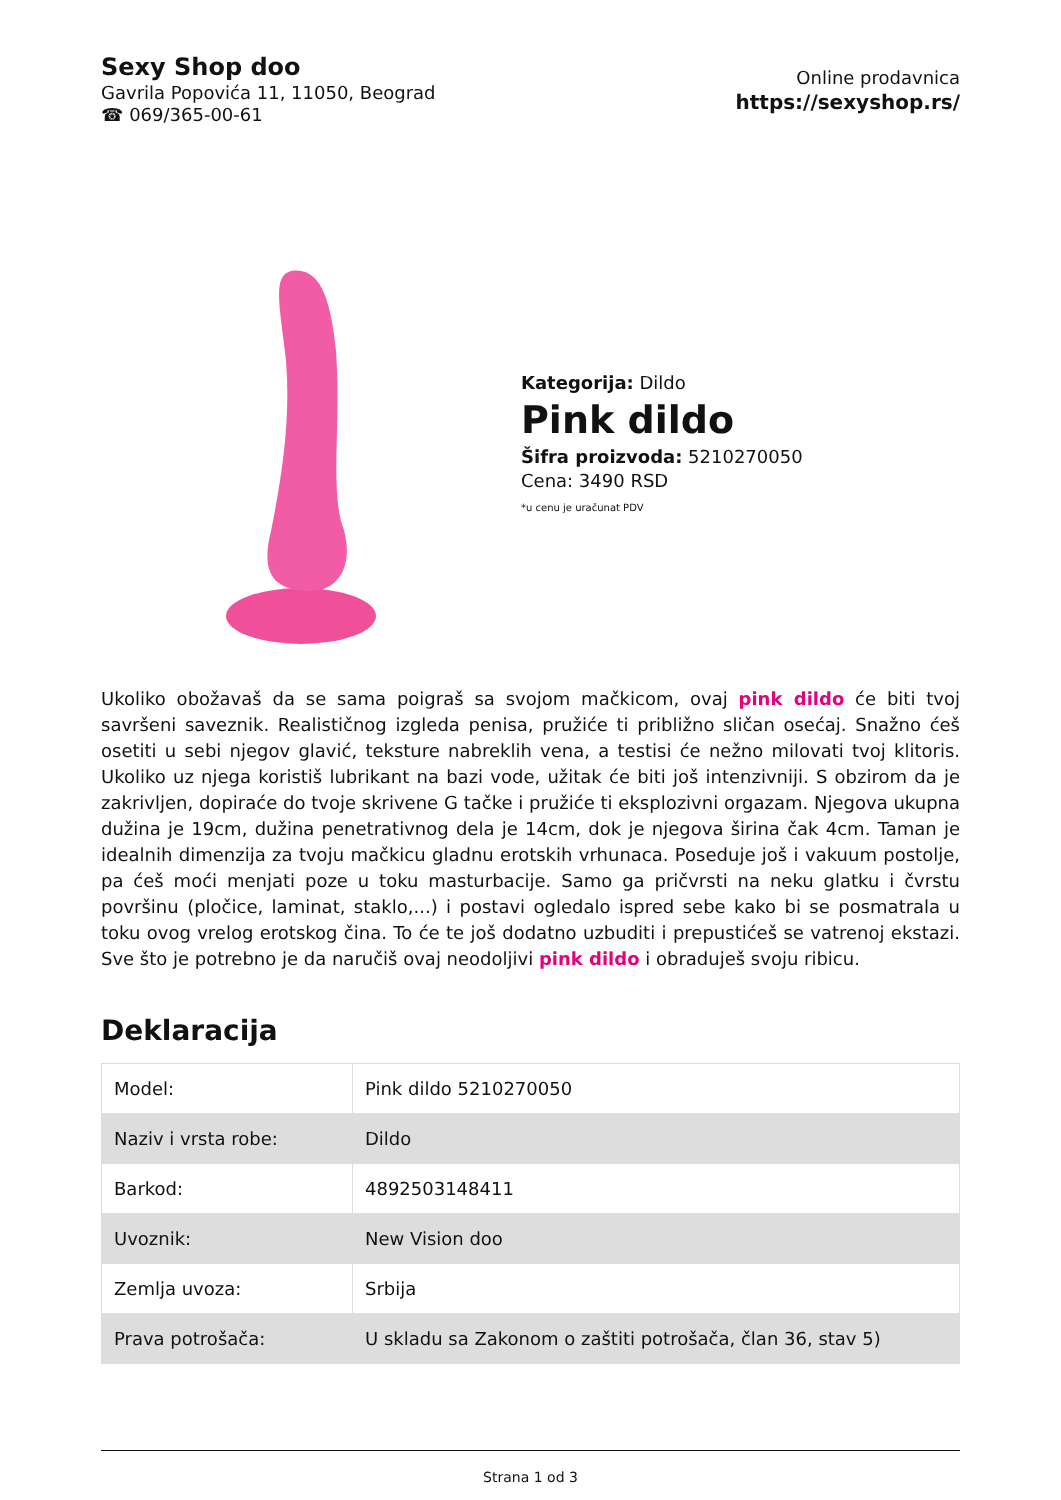Sexy Shop doo
Gavrila Popovića 11, 11050, Beograd
☎ 069/365-00-61
Online prodavnica
https://sexyshop.rs/
Kategorija: Dildo
Pink dildo
Šifra proizvoda: 5210270050
Cena: 3490 RSD
*u cenu je uračunat PDV
Ukoliko obožavaš da se sama poigraš sa svojom mačkicom, ovaj pink dildo će biti tvoj savršeni saveznik. Realističnog izgleda penisa, pružiće ti približno sličan osećaj. Snažno ćeš osetiti u sebi njegov glavić, teksture nabreklih vena, a testisi će nežno milovati tvoj klitoris. Ukoliko uz njega koristiš lubrikant na bazi vode, užitak će biti još intenzivniji. S obzirom da je zakrivljen, dopiraće do tvoje skrivene G tačke i pružiće ti eksplozivni orgazam. Njegova ukupna dužina je 19cm, dužina penetrativnog dela je 14cm, dok je njegova širina čak 4cm. Taman je idealnih dimenzija za tvoju mačkicu gladnu erotskih vrhunaca. Poseduje još i vakuum postolje, pa ćeš moći menjati poze u toku masturbacije. Samo ga pričvrsti na neku glatku i čvrstu površinu (pločice, laminat, staklo,...) i postavi ogledalo ispred sebe kako bi se posmatrala u toku ovog vrelog erotskog čina. To će te još dodatno uzbuditi i prepustićeš se vatrenoj ekstazi. Sve što je potrebno je da naručiš ovaj neodoljivi pink dildo i obraduješ svoju ribicu.
Deklaracija
| Model: | Pink dildo 5210270050 |
| Naziv i vrsta robe: | Dildo |
| Barkod: | 4892503148411 |
| Uvoznik: | New Vision doo |
| Zemlja uvoza: | Srbija |
| Prava potrošača: | U skladu sa Zakonom o zaštiti potrošača, član 36, stav 5) |
Strana 1 od 3